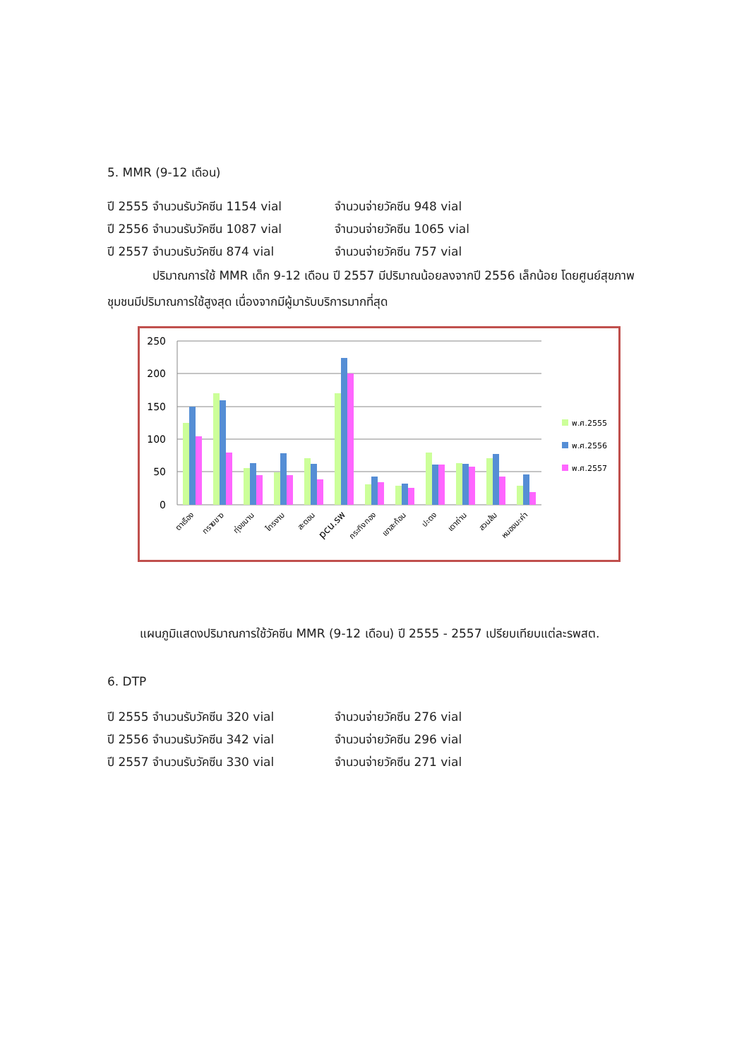5. MMR (9-12 เดือน)
ปี 2555 จำนวนรับวัคซีน 1154 vial จำนวนจ่ายวัคซีน 948 vial
ปี 2556 จำนวนรับวัคซีน 1087 vial จำนวนจ่ายวัคซีน 1065 vial
ปี 2557 จำนวนรับวัคซีน 874 vial จำนวนจ่ายวัคซีน 757 vial
ปริมาณการใช้ MMR เด็ก 9-12 เดือน ปี 2557 มีปริมาณน้อยลงจากปี 2556 เล็กน้อย โดยศูนย์สุขภาพชุมชนมีปริมาณการใช้สูงสุด เนื่องจากมีผู้มารับบริการมากที่สุด
250
200
150
100
50
0
ตาเรือง
ทรายขาว
ทุ่งขนาน
ไทรงาม
สะตอน
pcu.รพ
กระทิงทอง
เขาสะท้อน
ปะตง
เตาถ่าน
สวนส้ม
หนองมะค่า
พ.ศ.2555
พ.ศ.2556
พ.ศ.2557
แผนภูมิแสดงปริมาณการใช้วัคซีน MMR (9-12 เดือน) ปี 2555 - 2557 เปรียบเทียบแต่ละรพสต.
6. DTP
ปี 2555 จำนวนรับวัคซีน 320 vial จำนวนจ่ายวัคซีน 276 vial
ปี 2556 จำนวนรับวัคซีน 342 vial จำนวนจ่ายวัคซีน 296 vial
ปี 2557 จำนวนรับวัคซีน 330 vial จำนวนจ่ายวัคซีน 271 vial